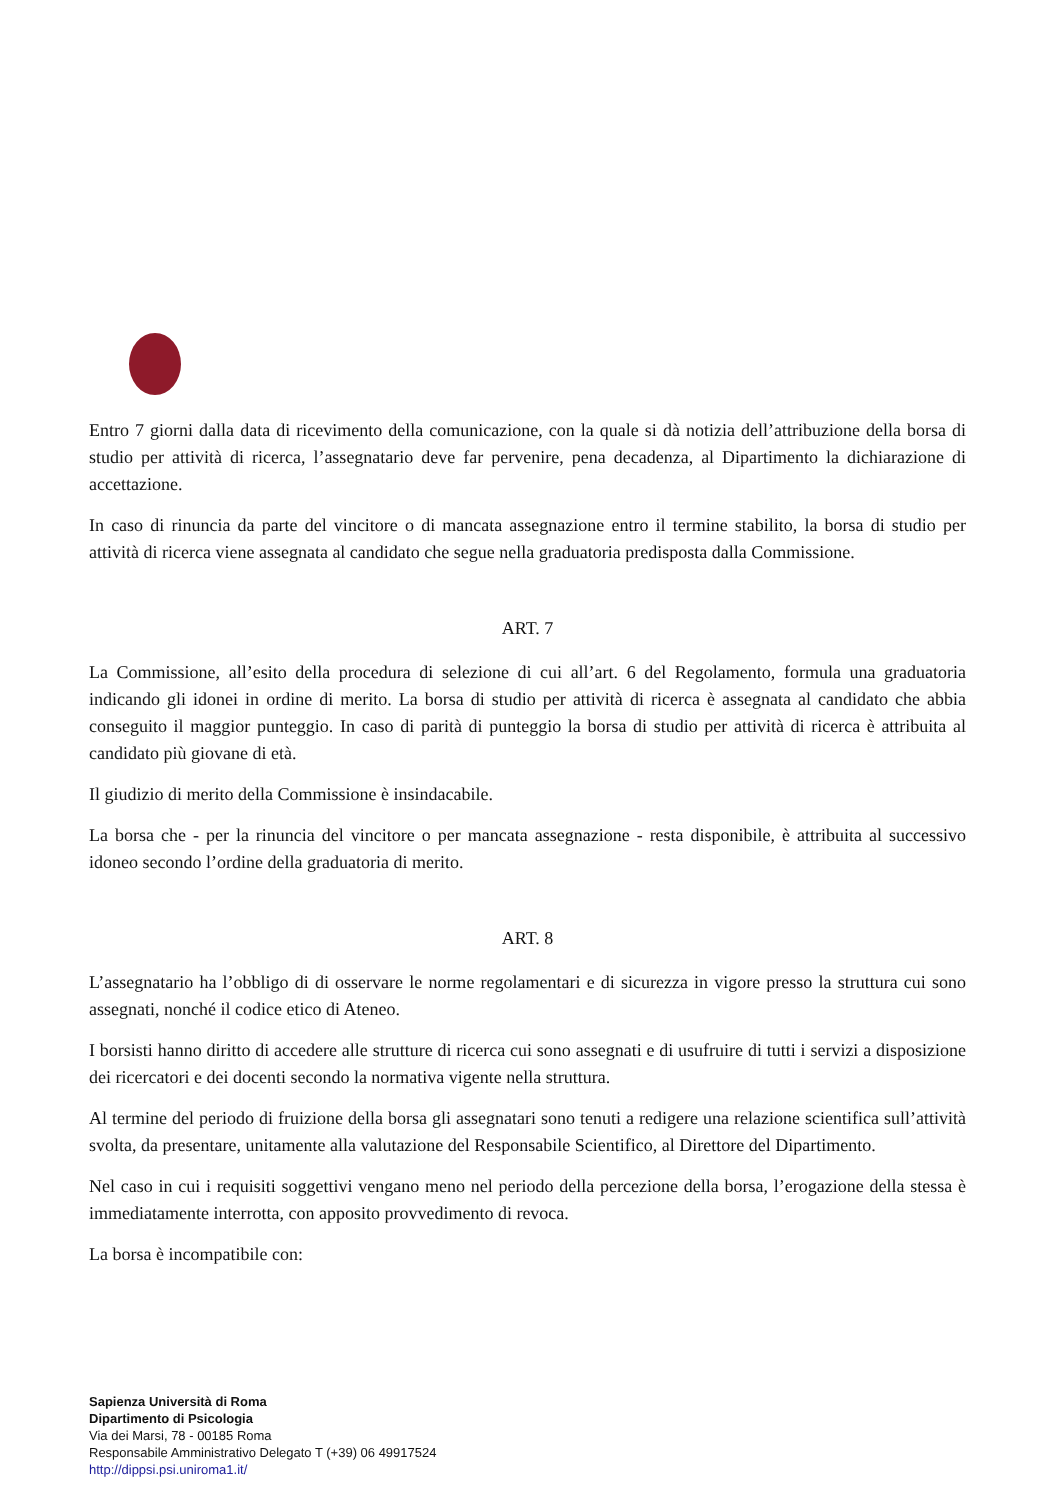Entro 7 giorni dalla data di ricevimento della comunicazione, con la quale si dà notizia dell’attribuzione della borsa di studio per attività di ricerca, l’assegnatario deve far pervenire, pena decadenza, al Dipartimento la dichiarazione di accettazione.
In caso di rinuncia da parte del vincitore o di mancata assegnazione entro il termine stabilito, la borsa di studio per attività di ricerca viene assegnata al candidato che segue nella graduatoria predisposta dalla Commissione.
ART. 7
La Commissione, all’esito della procedura di selezione di cui all’art. 6 del Regolamento, formula una graduatoria indicando gli idonei in ordine di merito. La borsa di studio per attività di ricerca è assegnata al candidato che abbia conseguito il maggior punteggio. In caso di parità di punteggio la borsa di studio per attività di ricerca è attribuita al candidato più giovane di età.
Il giudizio di merito della Commissione è insindacabile.
La borsa che - per la rinuncia del vincitore o per mancata assegnazione - resta disponibile, è attribuita al successivo idoneo secondo l’ordine della graduatoria di merito.
ART. 8
L’assegnatario ha l’obbligo di di osservare le norme regolamentari e di sicurezza in vigore presso la struttura cui sono assegnati, nonché il codice etico di Ateneo.
I borsisti hanno diritto di accedere alle strutture di ricerca cui sono assegnati e di usufruire di tutti i servizi a disposizione dei ricercatori e dei docenti secondo la normativa vigente nella struttura.
Al termine del periodo di fruizione della borsa gli assegnatari sono tenuti a redigere una relazione scientifica sull’attività svolta, da presentare, unitamente alla valutazione del Responsabile Scientifico, al Direttore del Dipartimento.
Nel caso in cui i requisiti soggettivi vengano meno nel periodo della percezione della borsa, l’erogazione della stessa è immediatamente interrotta, con apposito provvedimento di revoca.
La borsa è incompatibile con:
Sapienza Università di Roma
Dipartimento di Psicologia
Via dei Marsi, 78 - 00185 Roma
Responsabile Amministrativo Delegato T (+39) 06 49917524
http://dippsi.psi.uniroma1.it/